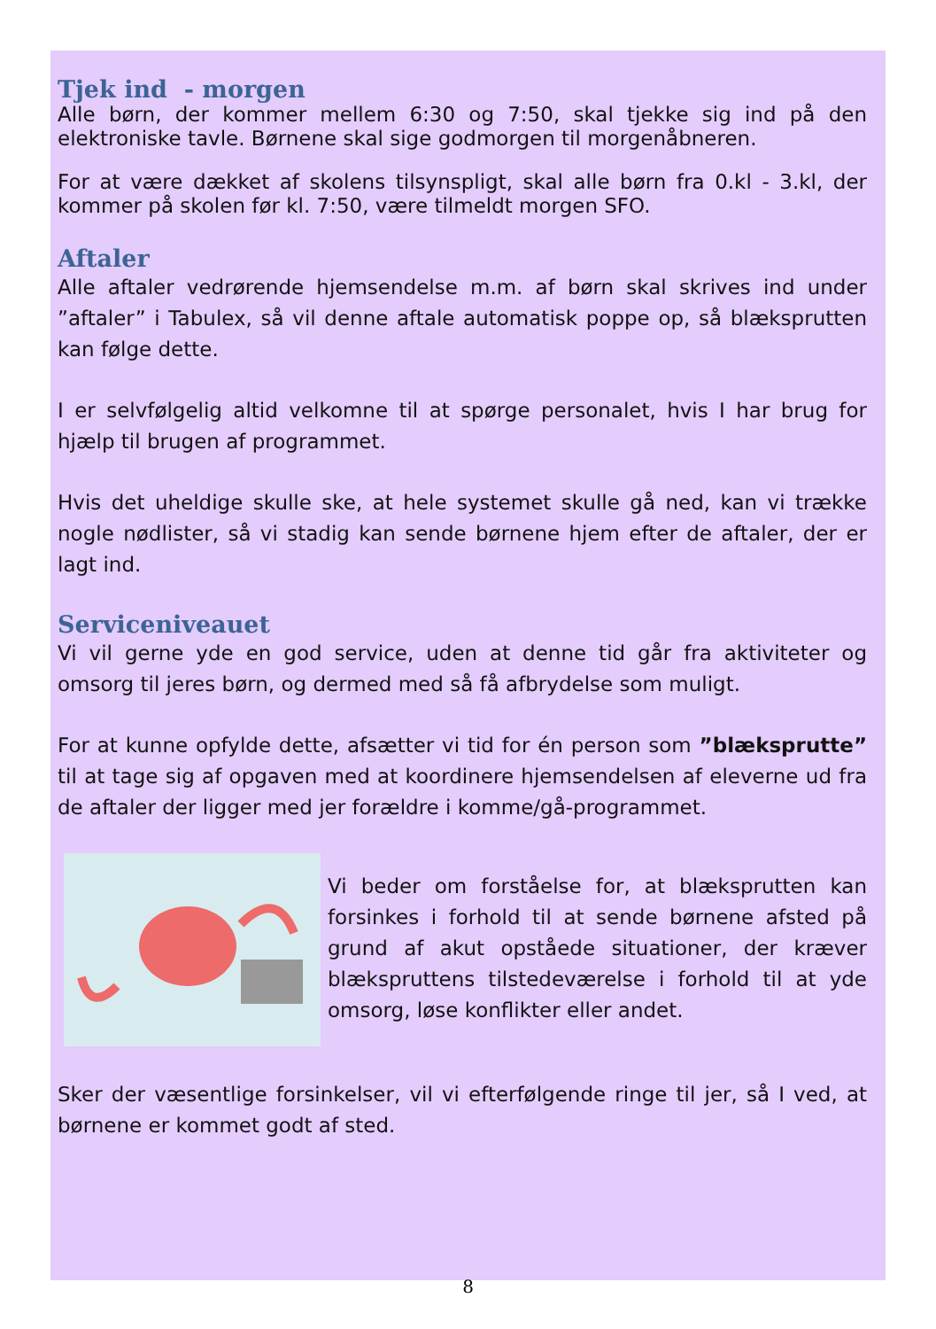Tjek ind - morgen
Alle børn, der kommer mellem 6:30 og 7:50, skal tjekke sig ind på den elektroniske tavle. Børnene skal sige godmorgen til morgenåbneren.
For at være dækket af skolens tilsynspligt, skal alle børn fra 0.kl - 3.kl, der kommer på skolen før kl. 7:50, være tilmeldt morgen SFO.
Aftaler
Alle aftaler vedrørende hjemsendelse m.m. af børn skal skrives ind under ”aftaler” i Tabulex, så vil denne aftale automatisk poppe op, så blæksprutten kan følge dette.
I er selvfølgelig altid velkomne til at spørge personalet, hvis I har brug for hjælp til brugen af programmet.
Hvis det uheldige skulle ske, at hele systemet skulle gå ned, kan vi trække nogle nødlister, så vi stadig kan sende børnene hjem efter de aftaler, der er lagt ind.
Serviceniveauet
Vi vil gerne yde en god service, uden at denne tid går fra aktiviteter og omsorg til jeres børn, og dermed med så få afbrydelse som muligt.
For at kunne opfylde dette, afsætter vi tid for én person som ”blæksprutte” til at tage sig af opgaven med at koordinere hjemsendelsen af eleverne ud fra de aftaler der ligger med jer forældre i komme/gå-programmet.
Vi beder om forståelse for, at blæksprutten kan forsinkes i forhold til at sende børnene afsted på grund af akut opståede situationer, der kræver blækspruttens tilstedeværelse i forhold til at yde omsorg, løse konflikter eller andet.
Sker der væsentlige forsinkelser, vil vi efterfølgende ringe til jer, så I ved, at børnene er kommet godt af sted.
8